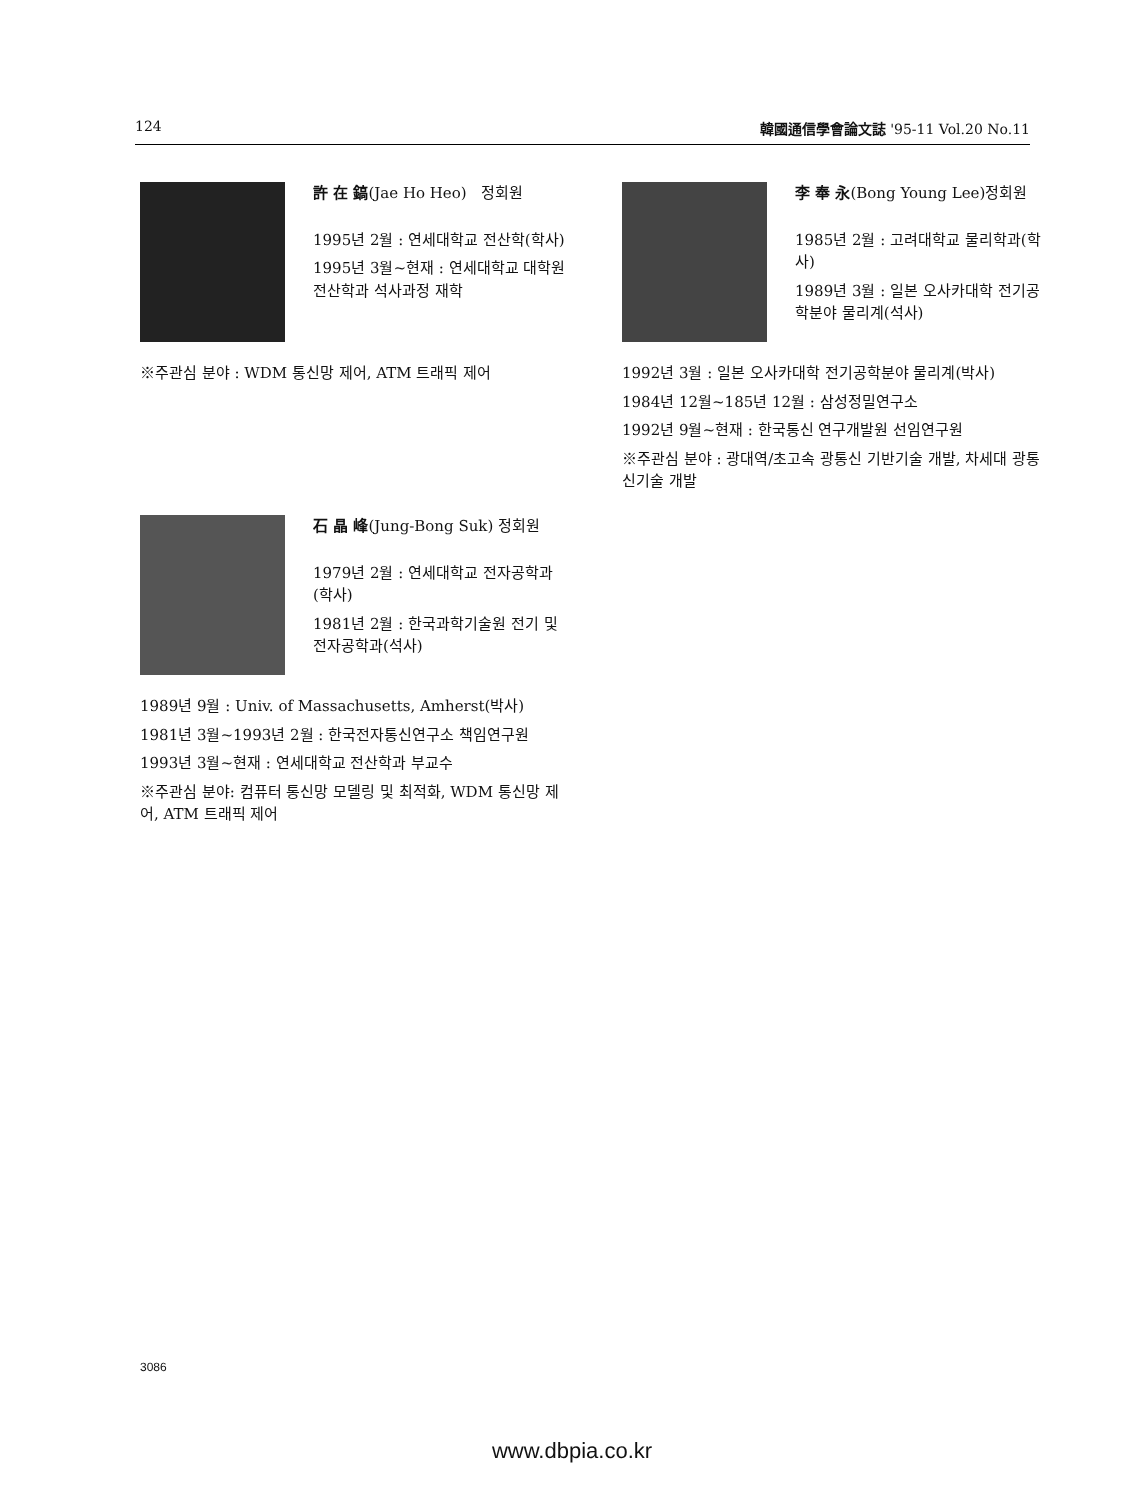124 韓國通信學會論文誌 '95-11 Vol.20 No.11
許 在 鎬(Jae Ho Heo) 정회원
1995년 2월 : 연세대학교 전산학(학사)
1995년 3월~현재 : 연세대학교 대학원 전산학과 석사과정 재학
※주관심 분야 : WDM 통신망 제어, ATM 트래픽 제어
李 奉 永(Bong Young Lee)정회원
1985년 2월 : 고려대학교 물리학과(학사)
1989년 3월 : 일본 오사카대학 전기공학분야 물리계(석사)
1992년 3월 : 일본 오사카대학 전기공학분야 물리계(박사)
1984년 12월~185년 12월 : 삼성정밀연구소
1992년 9월~현재 : 한국통신 연구개발원 선임연구원
※주관심 분야 : 광대역/초고속 광통신 기반기술 개발, 차세대 광통신기술 개발
石 晶 峰(Jung-Bong Suk) 정회원
1979년 2월 : 연세대학교 전자공학과(학사)
1981년 2월 : 한국과학기술원 전기 및 전자공학과(석사)
1989년 9월 : Univ. of Massachusetts, Amherst(박사)
1981년 3월~1993년 2월 : 한국전자통신연구소 책임연구원
1993년 3월~현재 : 연세대학교 전산학과 부교수
※주관심 분야: 컴퓨터 통신망 모델링 및 최적화, WDM 통신망 제어, ATM 트래픽 제어
3086
www.dbpia.co.kr